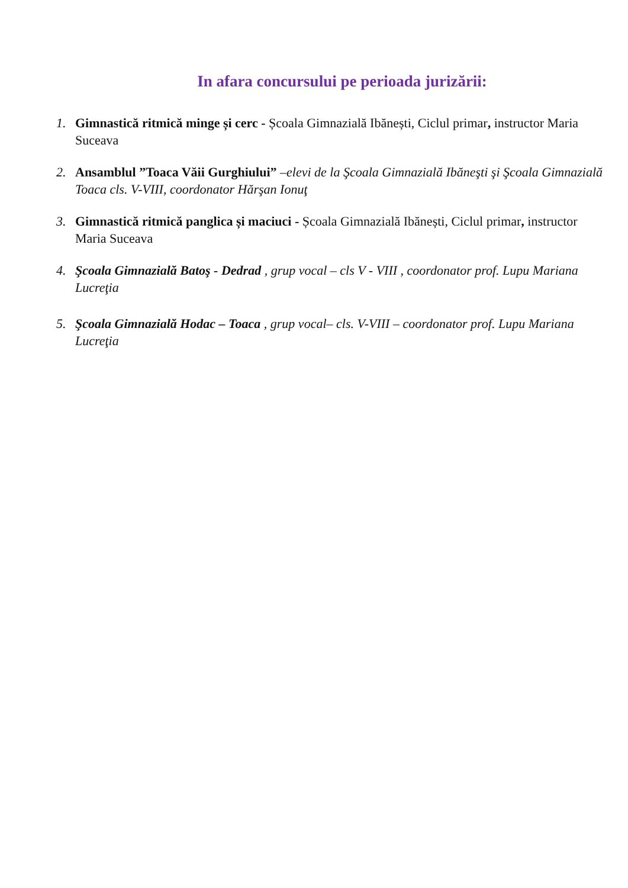In afara concursului pe perioada jurizării:
1. Gimnastică ritmică minge și cerc - Școala Gimnazială Ibănești, Ciclul primar, instructor Maria Suceava
2. Ansamblul ”Toaca Văii Gurghiului” –elevi de la Şcoala Gimnazială Ibăneşti şi Şcoala Gimnazială Toaca cls. V-VIII, coordonator Hărşan Ionuţ
3. Gimnastică ritmică panglica și maciuci - Școala Gimnazială Ibănești, Ciclul primar, instructor Maria Suceava
4. Şcoala Gimnazială Batoş - Dedrad , grup vocal – cls V - VIII , coordonator prof. Lupu Mariana Lucreţia
5. Şcoala Gimnazială Hodac – Toaca , grup vocal– cls. V-VIII – coordonator prof. Lupu Mariana Lucreţia